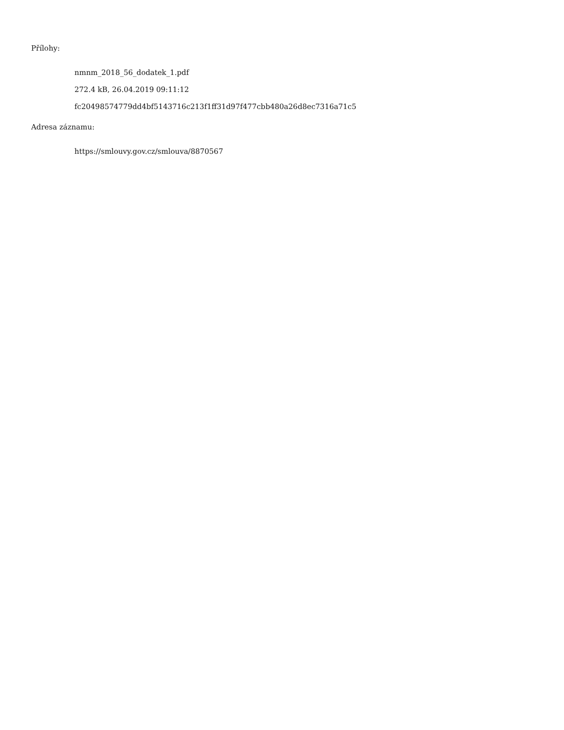Přílohy:
nmnm_2018_56_dodatek_1.pdf
272.4 kB, 26.04.2019 09:11:12
fc20498574779dd4bf5143716c213f1ff31d97f477cbb480a26d8ec7316a71c5
Adresa záznamu:
https://smlouvy.gov.cz/smlouva/8870567